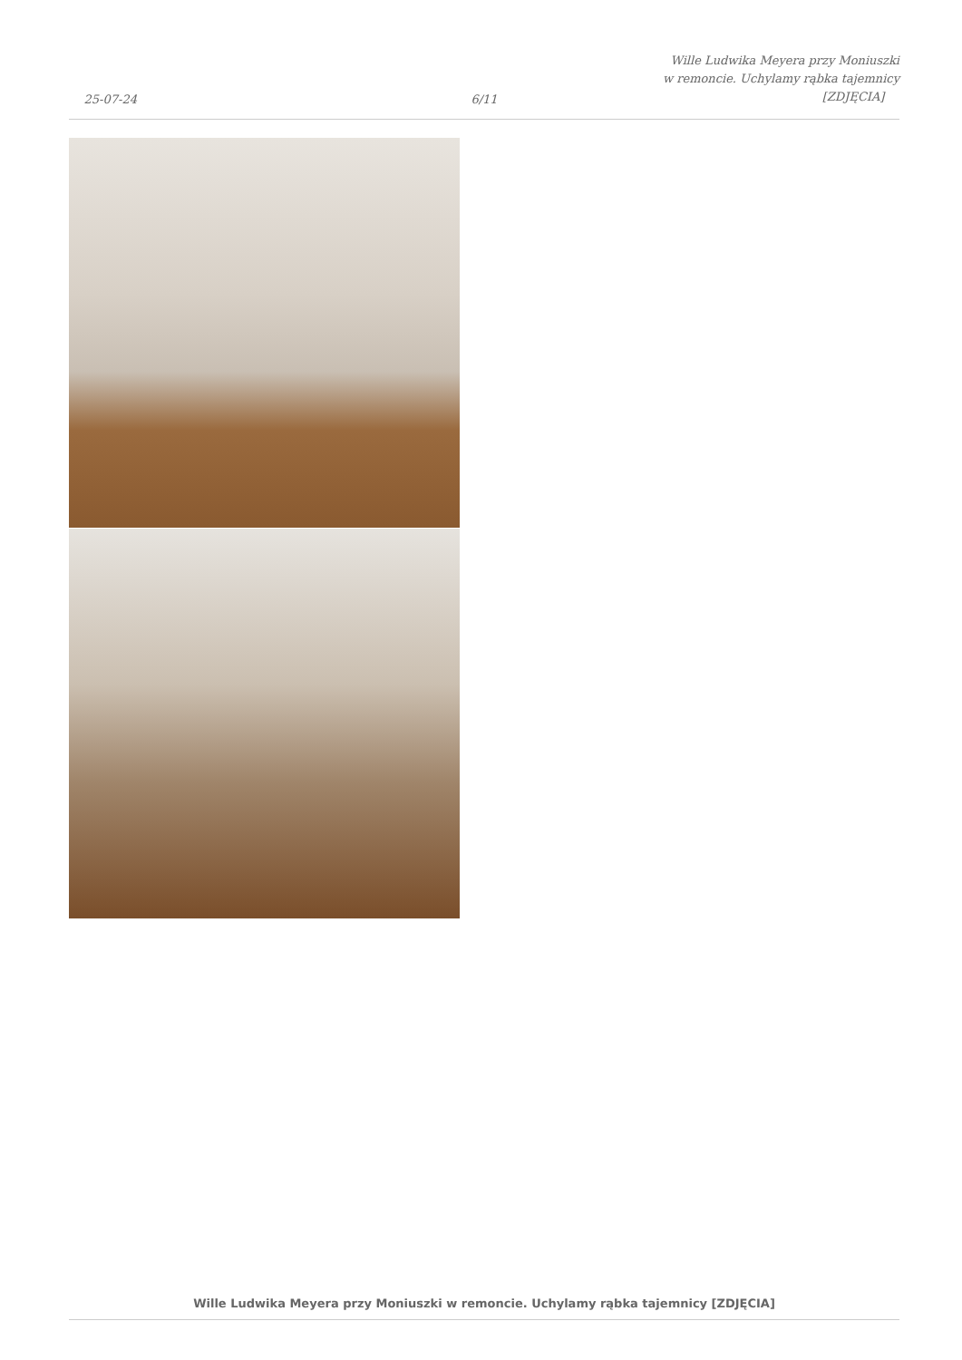25-07-24
6/11
Wille Ludwika Meyera przy Moniuszki
w remoncie. Uchylamy rąbka tajemnicy
[ZDJĘCIA]
Wille Ludwika Meyera przy Moniuszki w remoncie. Uchylamy rąbka tajemnicy [ZDJĘCIA]